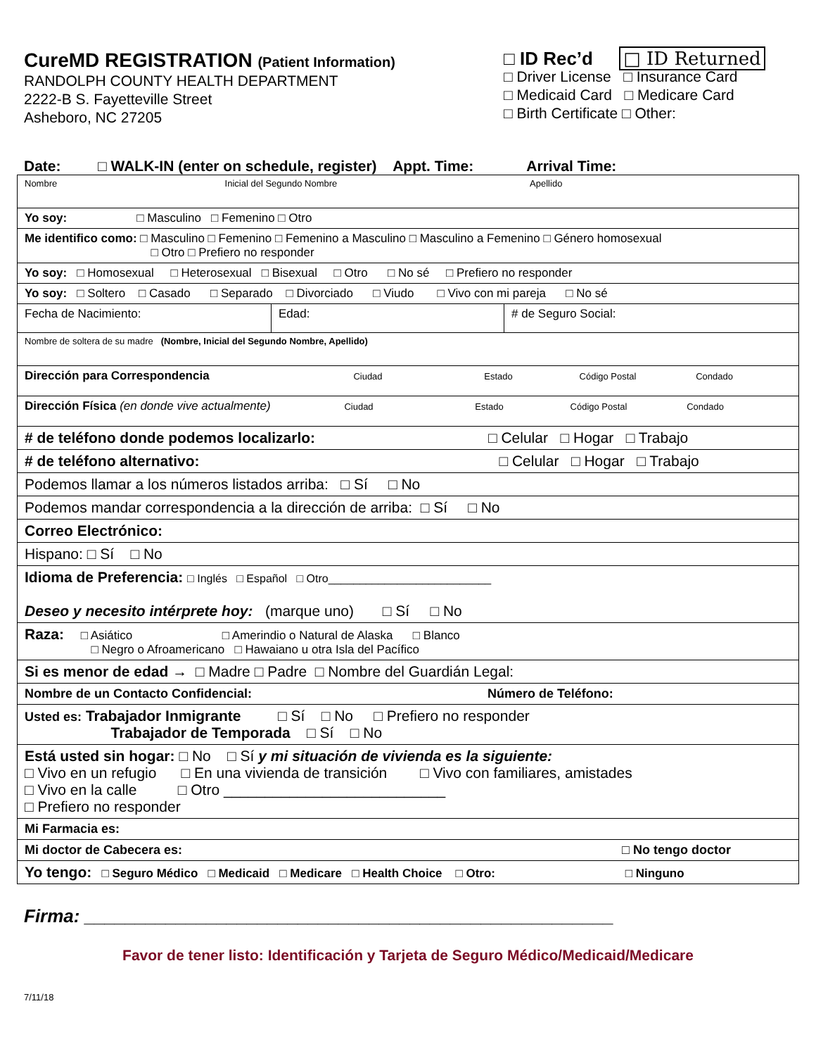CureMD REGISTRATION (Patient Information)
RANDOLPH COUNTY HEALTH DEPARTMENT
2222-B S. Fayetteville Street
Asheboro, NC 27205
□ ID Rec’d □ ID Returned
□ Driver License □ Insurance Card
□ Medicaid Card □ Medicare Card
□ Birth Certificate □ Other:
Date: □ WALK-IN (enter on schedule, register) Appt. Time: Arrival Time:
| Nombre Inicial del Segundo Nombre Apellido | | |
| Yo soy: □ Masculino □ Femenino □ Otro | | |
| Me identifico como: □ Masculino □ Femenino □ Femenino a Masculino □ Masculino a Femenino □ Género homosexual □ Otro □ Prefiero no responder | | |
| Yo soy: □ Homosexual □ Heterosexual □ Bisexual □ Otro □ No sé □ Prefiero no responder | | |
| Yo soy: □ Soltero □ Casado □ Separado □ Divorciado □ Viudo □ Vivo con mi pareja □ No sé | | |
| Fecha de Nacimiento: | Edad: | # de Seguro Social: |
| Nombre de soltera de su madre (Nombre, Inicial del Segundo Nombre, Apellido) | | |
| Dirección para Correspondencia Ciudad Estado Código Postal Condado | | |
| Dirección Física (en donde vive actualmente) Ciudad Estado Código Postal Condado | | |
| # de teléfono donde podemos localizarlo: □ Celular □ Hogar □ Trabajo | | |
| # de teléfono alternativo: □ Celular □ Hogar □ Trabajo | | |
| Podemos llamar a los números listados arriba: □ Sí □ No | | |
| Podemos mandar correspondencia a la dirección de arriba: □ Sí □ No | | |
| Correo Electrónico: | | |
| Hispano: □ Sí □ No | | |
| Idioma de Preferencia: □ Inglés □ Español □ Otro__________________________ Deseo y necesito intérprete hoy: (marque uno) □ Sí □ No | | |
| Raza: □ Asiático □ Amerindio o Natural de Alaska □ Blanco □ Negro o Afroamericano □ Hawaiano u otra Isla del Pacífico | | |
| Si es menor de edad → □ Madre □ Padre □ Nombre del Guardián Legal: | | |
| Nombre de un Contacto Confidencial: Número de Teléfono: | | |
| Usted es: Trabajador Inmigrante □ Sí □ No □ Prefiero no responder Trabajador de Temporada □ Sí □ No | | |
| Está usted sin hogar: □ No □ Sí y mi situación de vivienda es la siguiente: □ Vivo en un refugio □ En una vivienda de transición □ Vivo con familiares, amistades □ Vivo en la calle □ Otro ___________________________ □ Prefiero no responder | | |
| Mi Farmacia es: | | |
| Mi doctor de Cabecera es: □ No tengo doctor | | |
| Yo tengo: □ Seguro Médico □ Medicaid □ Medicare □ Health Choice □ Otro: □ Ninguno | | |
Firma: ____________________________________________________
Favor de tener listo: Identificación y Tarjeta de Seguro Médico/Medicaid/Medicare
7/11/18